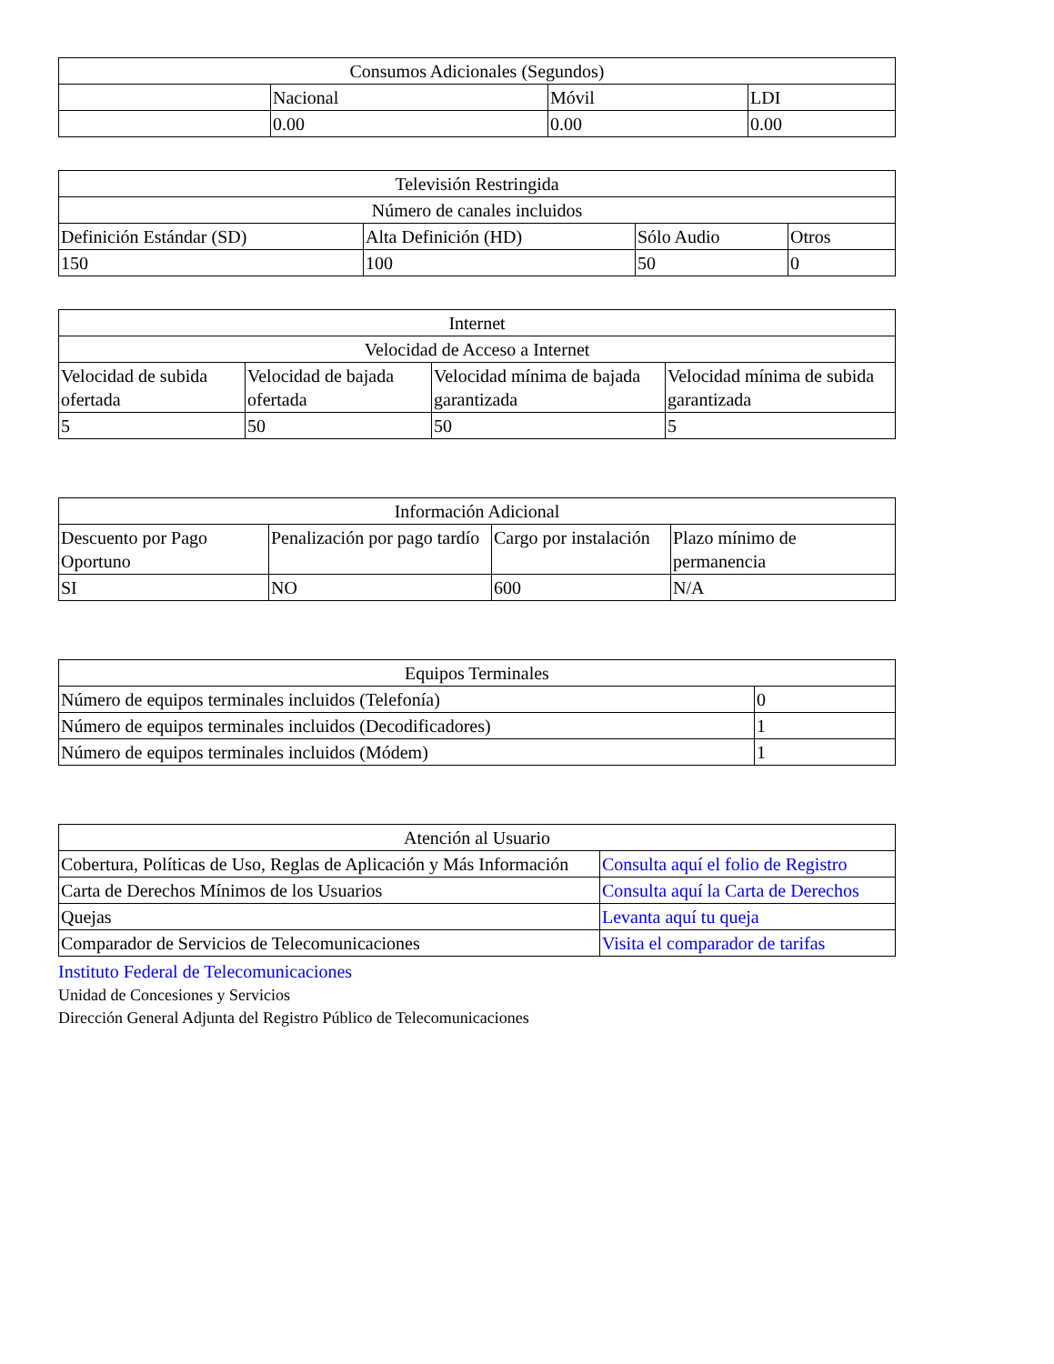| Consumos Adicionales (Segundos) | | | |
| --- | --- | --- | --- |
| | Nacional | Móvil | LDI |
| | 0.00 | 0.00 | 0.00 |
| Televisión Restringida | | | |
| --- | --- | --- | --- |
| Número de canales incluidos | | | |
| Definición Estándar (SD) | Alta Definición (HD) | Sólo Audio | Otros |
| 150 | 100 | 50 | 0 |
| Internet | | | |
| --- | --- | --- | --- |
| Velocidad de Acceso a Internet | | | |
| Velocidad de subida ofertada | Velocidad de bajada ofertada | Velocidad mínima de bajada garantizada | Velocidad mínima de subida garantizada |
| 5 | 50 | 50 | 5 |
| Información Adicional | | | |
| --- | --- | --- | --- |
| Descuento por Pago Oportuno | Penalización por pago tardío | Cargo por instalación | Plazo mínimo de permanencia |
| SI | NO | 600 | N/A |
| Equipos Terminales | |
| --- | --- |
| Número de equipos terminales incluidos (Telefonía) | 0 |
| Número de equipos terminales incluidos (Decodificadores) | 1 |
| Número de equipos terminales incluidos (Módem) | 1 |
| Atención al Usuario | |
| --- | --- |
| Cobertura, Políticas de Uso, Reglas de Aplicación y Más Información | Consulta aquí el folio de Registro |
| Carta de Derechos Mínimos de los Usuarios | Consulta aquí la Carta de Derechos |
| Quejas | Levanta aquí tu queja |
| Comparador de Servicios de Telecomunicaciones | Visita el comparador de tarifas |
Instituto Federal de Telecomunicaciones
Unidad de Concesiones y Servicios
Dirección General Adjunta del Registro Público de Telecomunicaciones